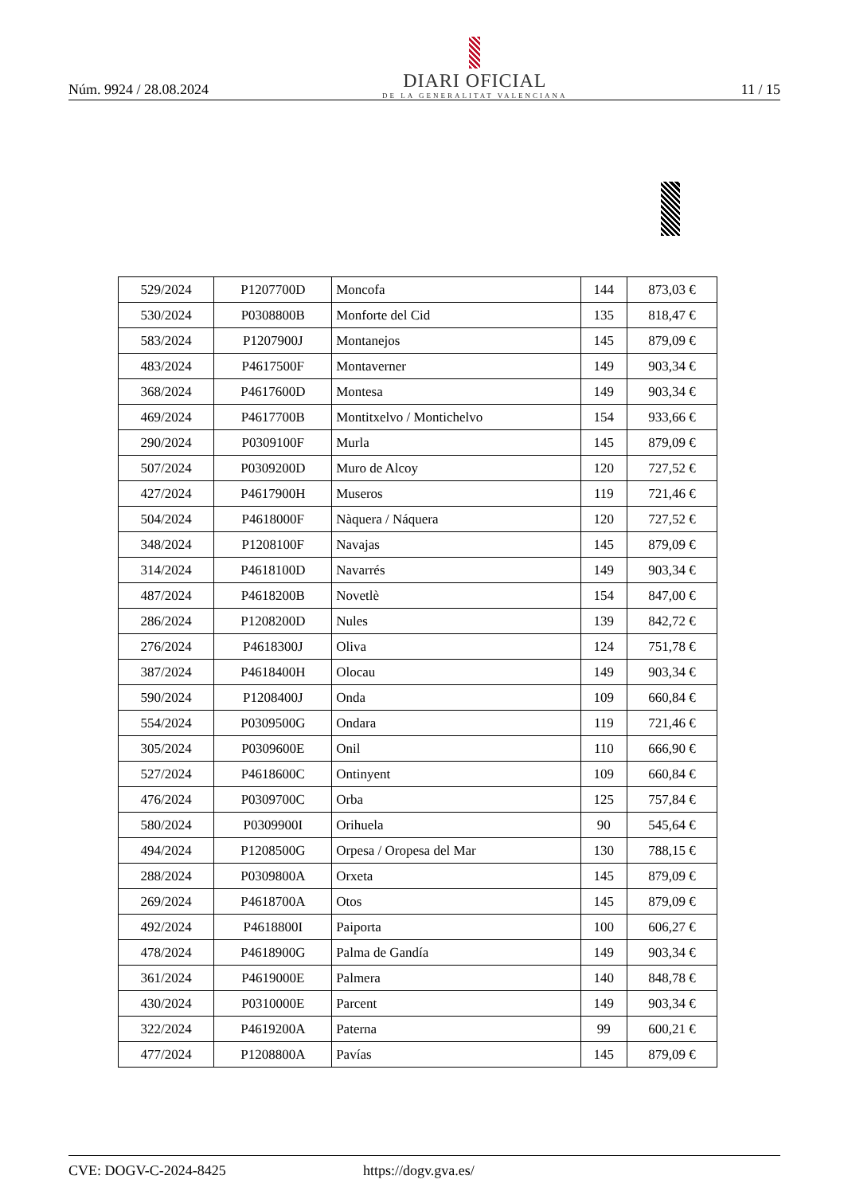Núm. 9924 / 28.08.2024
DIARI OFICIAL
DE LA GENERALITAT VALENCIANA
11 / 15
| 529/2024 | P1207700D | Moncofa | 144 | 873,03 € |
| 530/2024 | P0308800B | Monforte del Cid | 135 | 818,47 € |
| 583/2024 | P1207900J | Montanejos | 145 | 879,09 € |
| 483/2024 | P4617500F | Montaverner | 149 | 903,34 € |
| 368/2024 | P4617600D | Montesa | 149 | 903,34 € |
| 469/2024 | P4617700B | Montitxelvo / Montichelvo | 154 | 933,66 € |
| 290/2024 | P0309100F | Murla | 145 | 879,09 € |
| 507/2024 | P0309200D | Muro de Alcoy | 120 | 727,52 € |
| 427/2024 | P4617900H | Museros | 119 | 721,46 € |
| 504/2024 | P4618000F | Nàquera / Náquera | 120 | 727,52 € |
| 348/2024 | P1208100F | Navajas | 145 | 879,09 € |
| 314/2024 | P4618100D | Navarrés | 149 | 903,34 € |
| 487/2024 | P4618200B | Novetlè | 154 | 847,00 € |
| 286/2024 | P1208200D | Nules | 139 | 842,72 € |
| 276/2024 | P4618300J | Oliva | 124 | 751,78 € |
| 387/2024 | P4618400H | Olocau | 149 | 903,34 € |
| 590/2024 | P1208400J | Onda | 109 | 660,84 € |
| 554/2024 | P0309500G | Ondara | 119 | 721,46 € |
| 305/2024 | P0309600E | Onil | 110 | 666,90 € |
| 527/2024 | P4618600C | Ontinyent | 109 | 660,84 € |
| 476/2024 | P0309700C | Orba | 125 | 757,84 € |
| 580/2024 | P0309900I | Orihuela | 90 | 545,64 € |
| 494/2024 | P1208500G | Orpesa / Oropesa del Mar | 130 | 788,15 € |
| 288/2024 | P0309800A | Orxeta | 145 | 879,09 € |
| 269/2024 | P4618700A | Otos | 145 | 879,09 € |
| 492/2024 | P4618800I | Paiporta | 100 | 606,27 € |
| 478/2024 | P4618900G | Palma de Gandía | 149 | 903,34 € |
| 361/2024 | P4619000E | Palmera | 140 | 848,78 € |
| 430/2024 | P0310000E | Parcent | 149 | 903,34 € |
| 322/2024 | P4619200A | Paterna | 99 | 600,21 € |
| 477/2024 | P1208800A | Pavías | 145 | 879,09 € |
CVE: DOGV-C-2024-8425 https://dogv.gva.es/